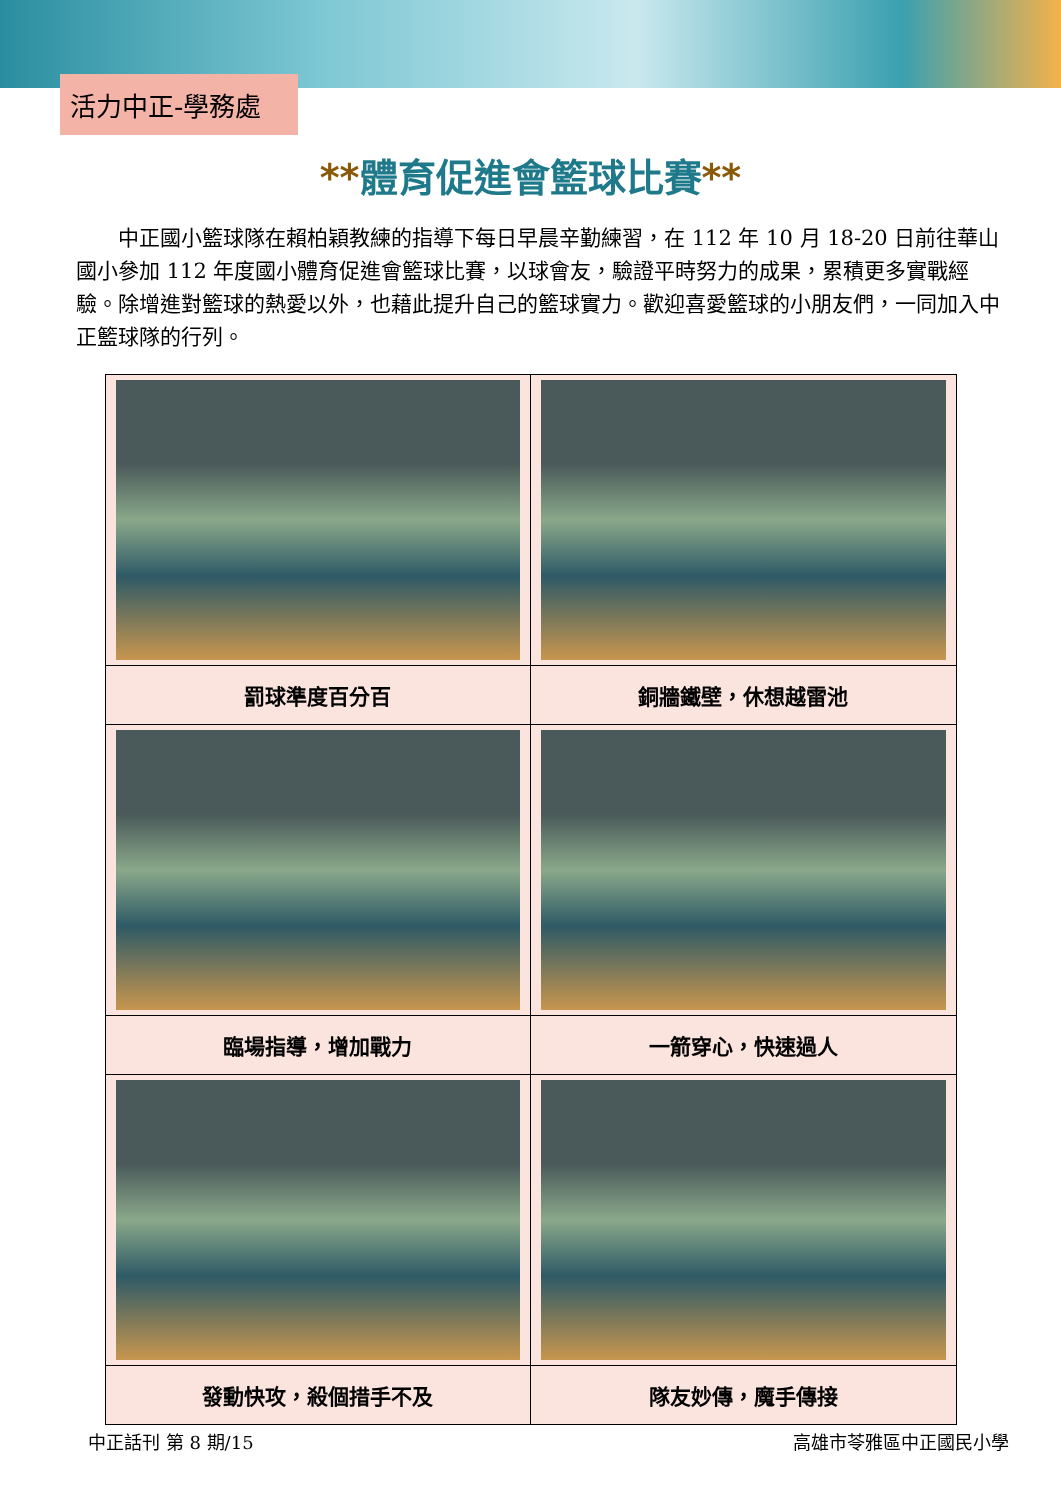活力中正-學務處
**體育促進會籃球比賽**
中正國小籃球隊在賴柏穎教練的指導下每日早晨辛勤練習，在 112 年 10 月 18-20 日前往華山國小參加 112 年度國小體育促進會籃球比賽，以球會友，驗證平時努力的成果，累積更多實戰經驗。除增進對籃球的熱愛以外，也藉此提升自己的籃球實力。歡迎喜愛籃球的小朋友們，一同加入中正籃球隊的行列。
| 罰球準度百分百 | 銅牆鐵壁，休想越雷池 |
| 臨場指導，增加戰力 | 一箭穿心，快速過人 |
| 發動快攻，殺個措手不及 | 隊友妙傳，魔手傳接 |
中正話刊 第 8 期/15 高雄市苓雅區中正國民小學